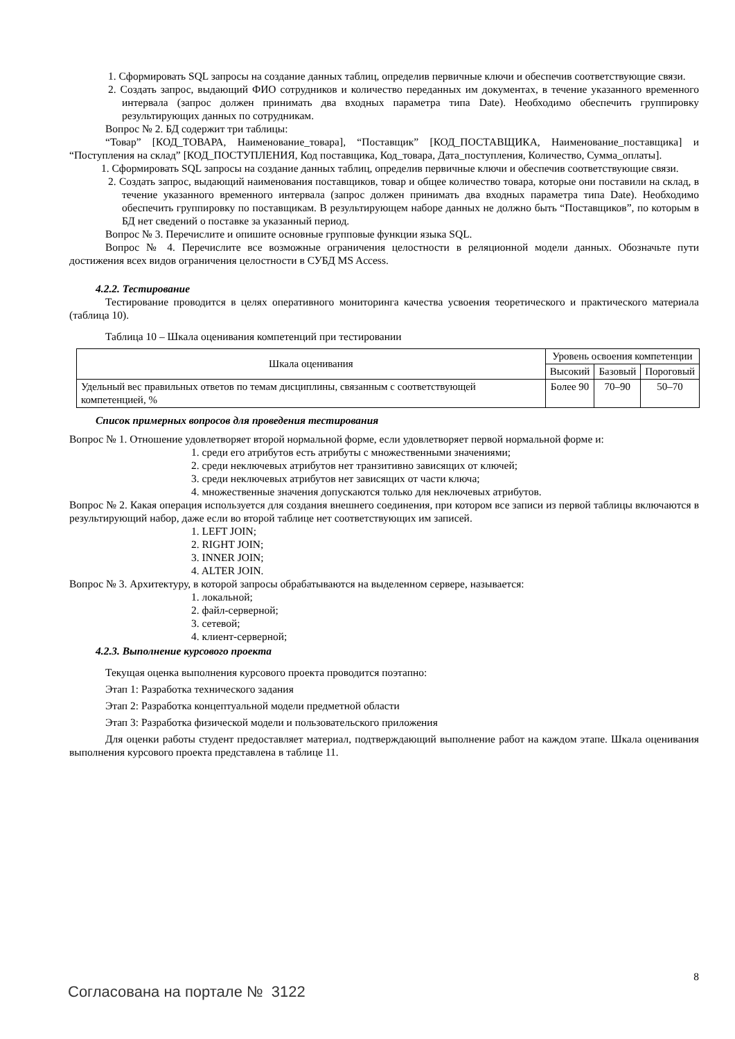1. Сформировать SQL запросы на создание данных таблиц, определив первичные ключи и обеспечив соответствующие связи.
2. Создать запрос, выдающий ФИО сотрудников и количество переданных им документах, в течение указанного временного интервала (запрос должен принимать два входных параметра типа Date). Необходимо обеспечить группировку результирующих данных по сотрудникам.
Вопрос № 2. БД содержит три таблицы:
“Товар” [КОД_ТОВАРА, Наименование_товара], “Поставщик” [КОД_ПОСТАВЩИКА, Наименование_поставщика] и “Поступления на склад” [КОД_ПОСТУПЛЕНИЯ, Код поставщика, Код_товара, Дата_поступления, Количество, Сумма_оплаты].
1. Сформировать SQL запросы на создание данных таблиц, определив первичные ключи и обеспечив соответствующие связи.
2. Создать запрос, выдающий наименования поставщиков, товар и общее количество товара, которые они поставили на склад, в течение указанного временного интервала (запрос должен принимать два входных параметра типа Date). Необходимо обеспечить группировку по поставщикам. В результирующем наборе данных не должно быть “Поставщиков”, по которым в БД нет сведений о поставке за указанный период.
Вопрос № 3. Перечислите и опишите основные групповые функции языка SQL.
Вопрос № 4. Перечислите все возможные ограничения целостности в реляционной модели данных. Обозначьте пути достижения всех видов ограничения целостности в СУБД MS Access.
4.2.2. Тестирование
Тестирование проводится в целях оперативного мониторинга качества усвоения теоретического и практического материала (таблица 10).
Таблица 10 – Шкала оценивания компетенций при тестировании
| Шкала оценивания | Уровень освоения компетенции | | |
| --- | --- | --- | --- |
| | Высокий | Базовый | Пороговый |
| Удельный вес правильных ответов по темам дисциплины, связанным с соответствующей компетенцией, % | Более 90 | 70–90 | 50–70 |
Список примерных вопросов для проведения тестирования
Вопрос № 1. Отношение удовлетворяет второй нормальной форме, если удовлетворяет первой нормальной форме и:
1. среди его атрибутов есть атрибуты с множественными значениями;
2. среди неключевых атрибутов нет транзитивно зависящих от ключей;
3. среди неключевых атрибутов нет зависящих от части ключа;
4. множественные значения допускаются только для неключевых атрибутов.
Вопрос № 2. Какая операция используется для создания внешнего соединения, при котором все записи из первой таблицы включаются в результирующий набор, даже если во второй таблице нет соответствующих им записей.
1. LEFT JOIN;
2. RIGHT JOIN;
3. INNER JOIN;
4. ALTER JOIN.
Вопрос № 3. Архитектуру, в которой запросы обрабатываются на выделенном сервере, называется:
1. локальной;
2. файл-серверной;
3. сетевой;
4. клиент-серверной;
4.2.3. Выполнение курсового проекта
Текущая оценка выполнения курсового проекта проводится поэтапно:
Этап 1: Разработка технического задания
Этап 2: Разработка концептуальной модели предметной области
Этап 3: Разработка физической модели и пользовательского приложения
Для оценки работы студент предоставляет материал, подтверждающий выполнение работ на каждом этапе. Шкала оценивания выполнения курсового проекта представлена в таблице 11.
8
Согласована на портале № 3122